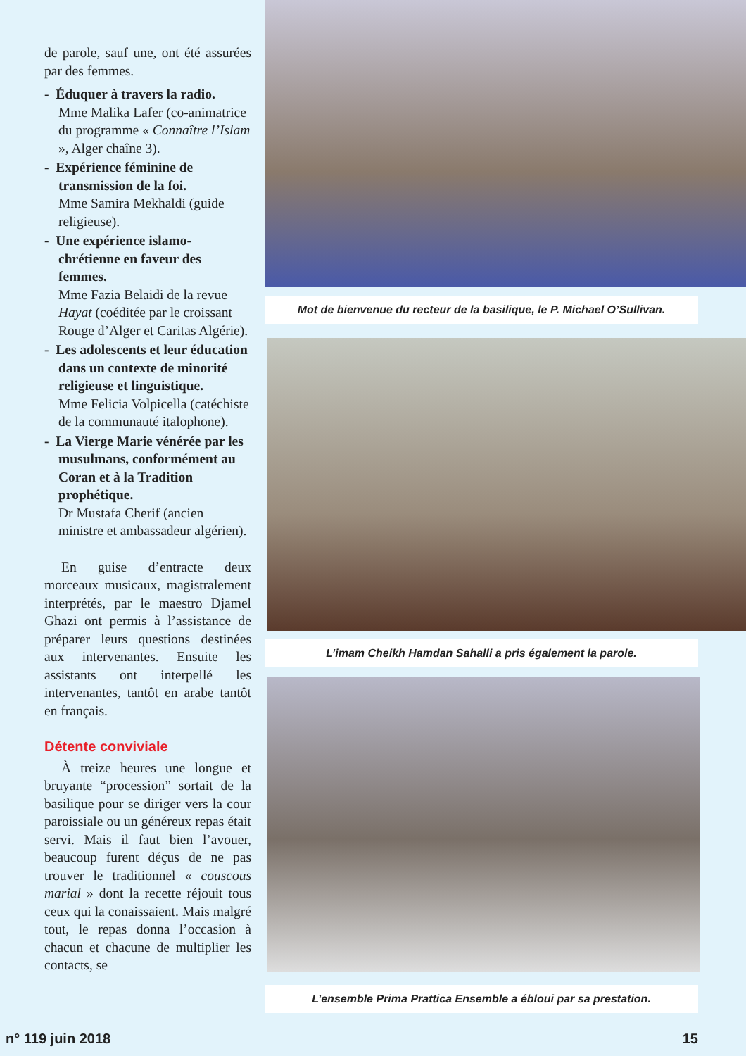de parole, sauf une, ont été assurées par des femmes.
- Éduquer à travers la radio.
Mme Malika Lafer (co-animatrice du programme « Connaître l’Islam », Alger chaîne 3).
- Expérience féminine de transmission de la foi.
Mme Samira Mekhaldi (guide religieuse).
- Une expérience islamo-chrétienne en faveur des femmes.
Mme Fazia Belaidi de la revue Hayat (coéditée par le croissant Rouge d’Alger et Caritas Algérie).
- Les adolescents et leur éducation dans un contexte de minorité religieuse et linguistique.
Mme Felicia Volpicella (catéchiste de la communauté italophone).
- La Vierge Marie vénérée par les musulmans, conformément au Coran et à la Tradition prophétique.
Dr Mustafa Cherif (ancien ministre et ambassadeur algérien).
En guise d’entracte deux morceaux musicaux, magistralement interprétés, par le maestro Djamel Ghazi ont permis à l’assistance de préparer leurs questions destinées aux intervenantes. Ensuite les assistants ont interpellé les intervenantes, tantôt en arabe tantôt en français.
Détente conviviale
À treize heures une longue et bruyante “procession” sortait de la basilique pour se diriger vers la cour paroissiale ou un généreux repas était servi. Mais il faut bien l’avouer, beaucoup furent déçus de ne pas trouver le traditionnel « couscous marial » dont la recette réjouit tous ceux qui la conaissaient. Mais malgré tout, le repas donna l’occasion à chacun et chacune de multiplier les contacts, se
Mot de bienvenue du recteur de la basilique, le P. Michael O’Sullivan.
L’imam Cheikh Hamdan Sahalli a pris également la parole.
L’ensemble Prima Prattica Ensemble a ébloui par sa prestation.
n° 119 juin 2018 15